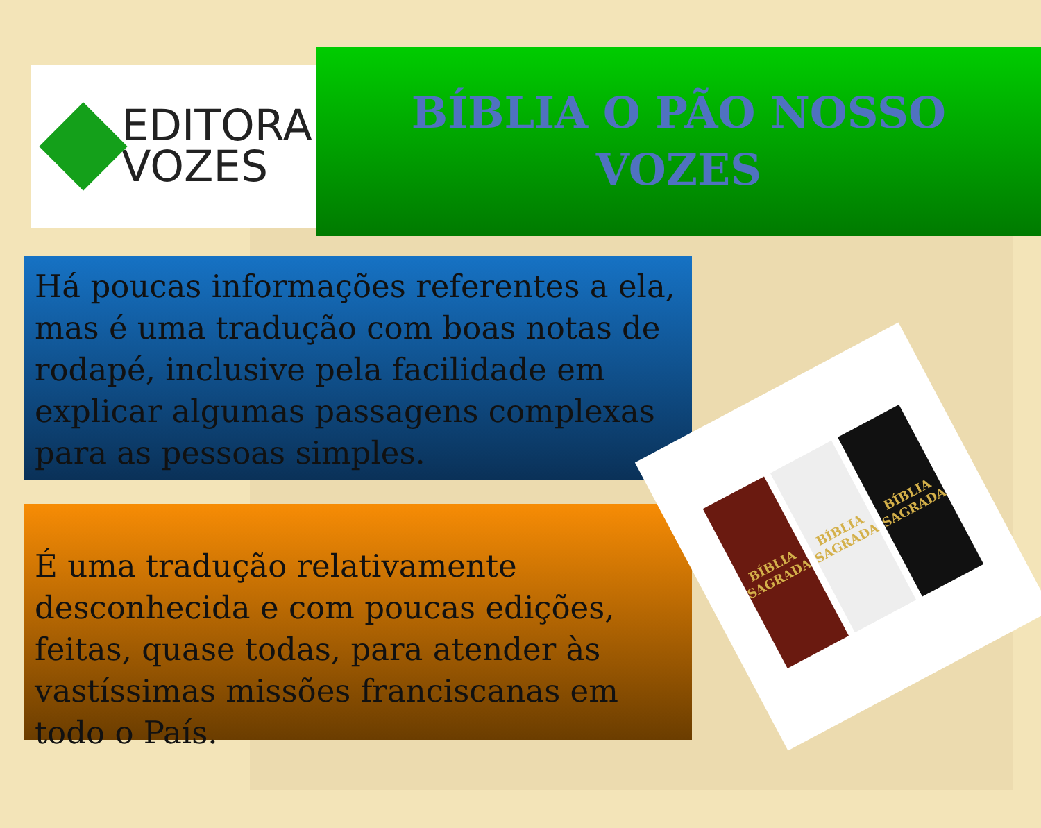EDITORA
VOZES
BÍBLIA O PÃO NOSSO
VOZES
Há poucas informações referentes a ela, mas é uma tradução com boas notas de rodapé, inclusive pela facilidade em explicar algumas passagens complexas para as pessoas simples.
É uma tradução relativamente desconhecida e com poucas edições, feitas, quase todas, para atender às vastíssimas missões franciscanas em todo o País.
BÍBLIA SAGRADA
BÍBLIA SAGRADA
BÍBLIA SAGRADA